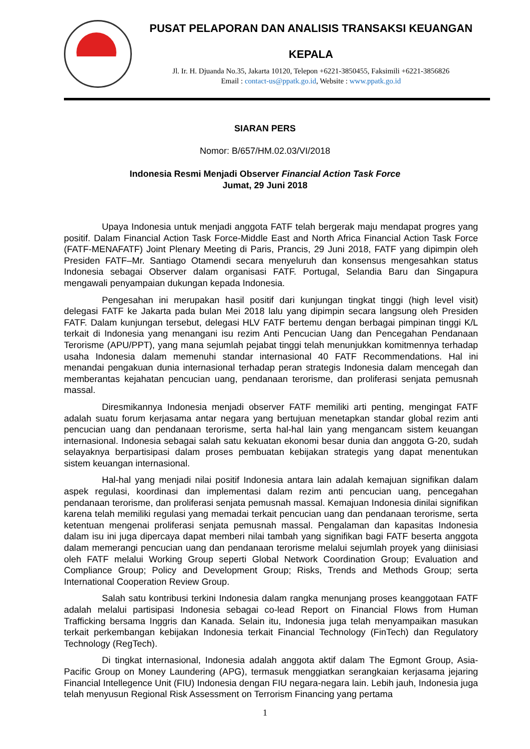PUSAT PELAPORAN DAN ANALISIS TRANSAKSI KEUANGAN
KEPALA
Jl. Ir. H. Djuanda No.35, Jakarta 10120, Telepon +6221-3850455, Faksimili +6221-3856826
Email : contact-us@ppatk.go.id, Website : www.ppatk.go.id
SIARAN PERS
Nomor: B/657/HM.02.03/VI/2018
Indonesia Resmi Menjadi Observer Financial Action Task Force
Jumat, 29 Juni 2018
Upaya Indonesia untuk menjadi anggota FATF telah bergerak maju mendapat progres yang positif. Dalam Financial Action Task Force-Middle East and North Africa Financial Action Task Force (FATF-MENAFATF) Joint Plenary Meeting di Paris, Prancis, 29 Juni 2018, FATF yang dipimpin oleh Presiden FATF–Mr. Santiago Otamendi secara menyeluruh dan konsensus mengesahkan status Indonesia sebagai Observer dalam organisasi FATF. Portugal, Selandia Baru dan Singapura mengawali penyampaian dukungan kepada Indonesia.
Pengesahan ini merupakan hasil positif dari kunjungan tingkat tinggi (high level visit) delegasi FATF ke Jakarta pada bulan Mei 2018 lalu yang dipimpin secara langsung oleh Presiden FATF. Dalam kunjungan tersebut, delegasi HLV FATF bertemu dengan berbagai pimpinan tinggi K/L terkait di Indonesia yang menangani isu rezim Anti Pencucian Uang dan Pencegahan Pendanaan Terorisme (APU/PPT), yang mana sejumlah pejabat tinggi telah menunjukkan komitmennya terhadap usaha Indonesia dalam memenuhi standar internasional 40 FATF Recommendations. Hal ini menandai pengakuan dunia internasional terhadap peran strategis Indonesia dalam mencegah dan memberantas kejahatan pencucian uang, pendanaan terorisme, dan proliferasi senjata pemusnah massal.
Diresmikannya Indonesia menjadi observer FATF memiliki arti penting, mengingat FATF adalah suatu forum kerjasama antar negara yang bertujuan menetapkan standar global rezim anti pencucian uang dan pendanaan terorisme, serta hal-hal lain yang mengancam sistem keuangan internasional. Indonesia sebagai salah satu kekuatan ekonomi besar dunia dan anggota G-20, sudah selayaknya berpartisipasi dalam proses pembuatan kebijakan strategis yang dapat menentukan sistem keuangan internasional.
Hal-hal yang menjadi nilai positif Indonesia antara lain adalah kemajuan signifikan dalam aspek regulasi, koordinasi dan implementasi dalam rezim anti pencucian uang, pencegahan pendanaan terorisme, dan proliferasi senjata pemusnah massal. Kemajuan Indonesia dinilai signifikan karena telah memiliki regulasi yang memadai terkait pencucian uang dan pendanaan terorisme, serta ketentuan mengenai proliferasi senjata pemusnah massal. Pengalaman dan kapasitas Indonesia dalam isu ini juga dipercaya dapat memberi nilai tambah yang signifikan bagi FATF beserta anggota dalam memerangi pencucian uang dan pendanaan terorisme melalui sejumlah proyek yang diinisiasi oleh FATF melalui Working Group seperti Global Network Coordination Group; Evaluation and Compliance Group; Policy and Development Group; Risks, Trends and Methods Group; serta International Cooperation Review Group.
Salah satu kontribusi terkini Indonesia dalam rangka menunjang proses keanggotaan FATF adalah melalui partisipasi Indonesia sebagai co-lead Report on Financial Flows from Human Trafficking bersama Inggris dan Kanada. Selain itu, Indonesia juga telah menyampaikan masukan terkait perkembangan kebijakan Indonesia terkait Financial Technology (FinTech) dan Regulatory Technology (RegTech).
Di tingkat internasional, Indonesia adalah anggota aktif dalam The Egmont Group, Asia-Pacific Group on Money Laundering (APG), termasuk menggiatkan serangkaian kerjasama jejaring Financial Intellegence Unit (FIU) Indonesia dengan FIU negara-negara lain. Lebih jauh, Indonesia juga telah menyusun Regional Risk Assessment on Terrorism Financing yang pertama
1